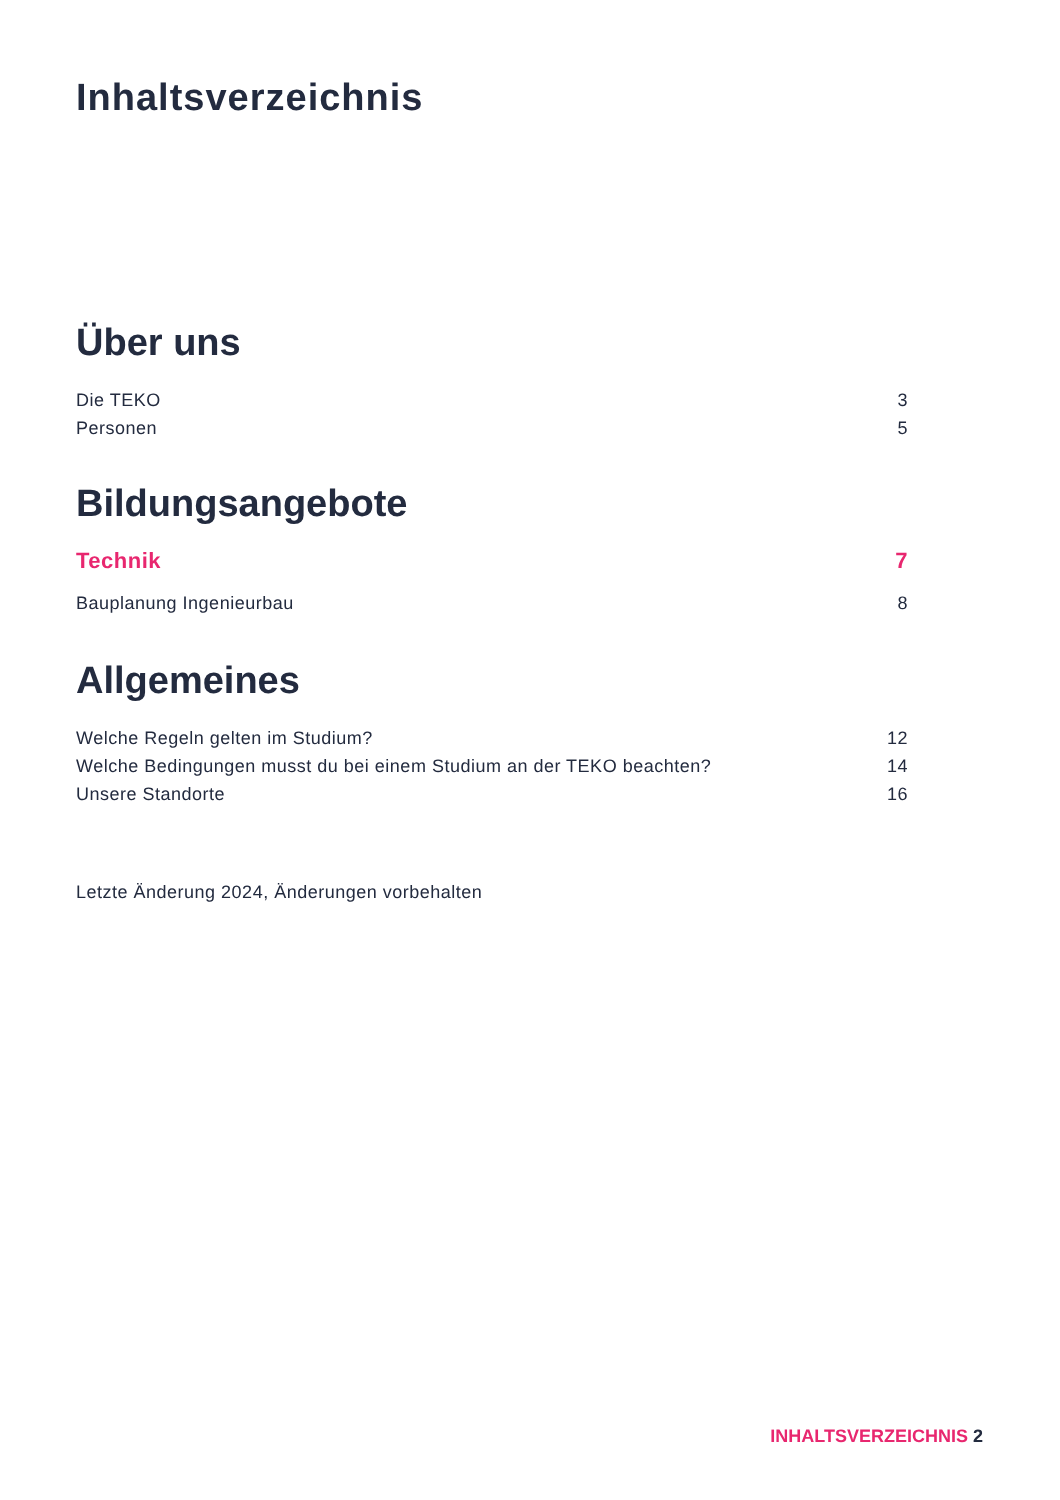Inhaltsverzeichnis
Über uns
Die TEKO 3
Personen 5
Bildungsangebote
Technik 7
Bauplanung Ingenieurbau 8
Allgemeines
Welche Regeln gelten im Studium? 12
Welche Bedingungen musst du bei einem Studium an der TEKO beachten? 14
Unsere Standorte 16
Letzte Änderung 2024, Änderungen vorbehalten
INHALTSVERZEICHNIS 2